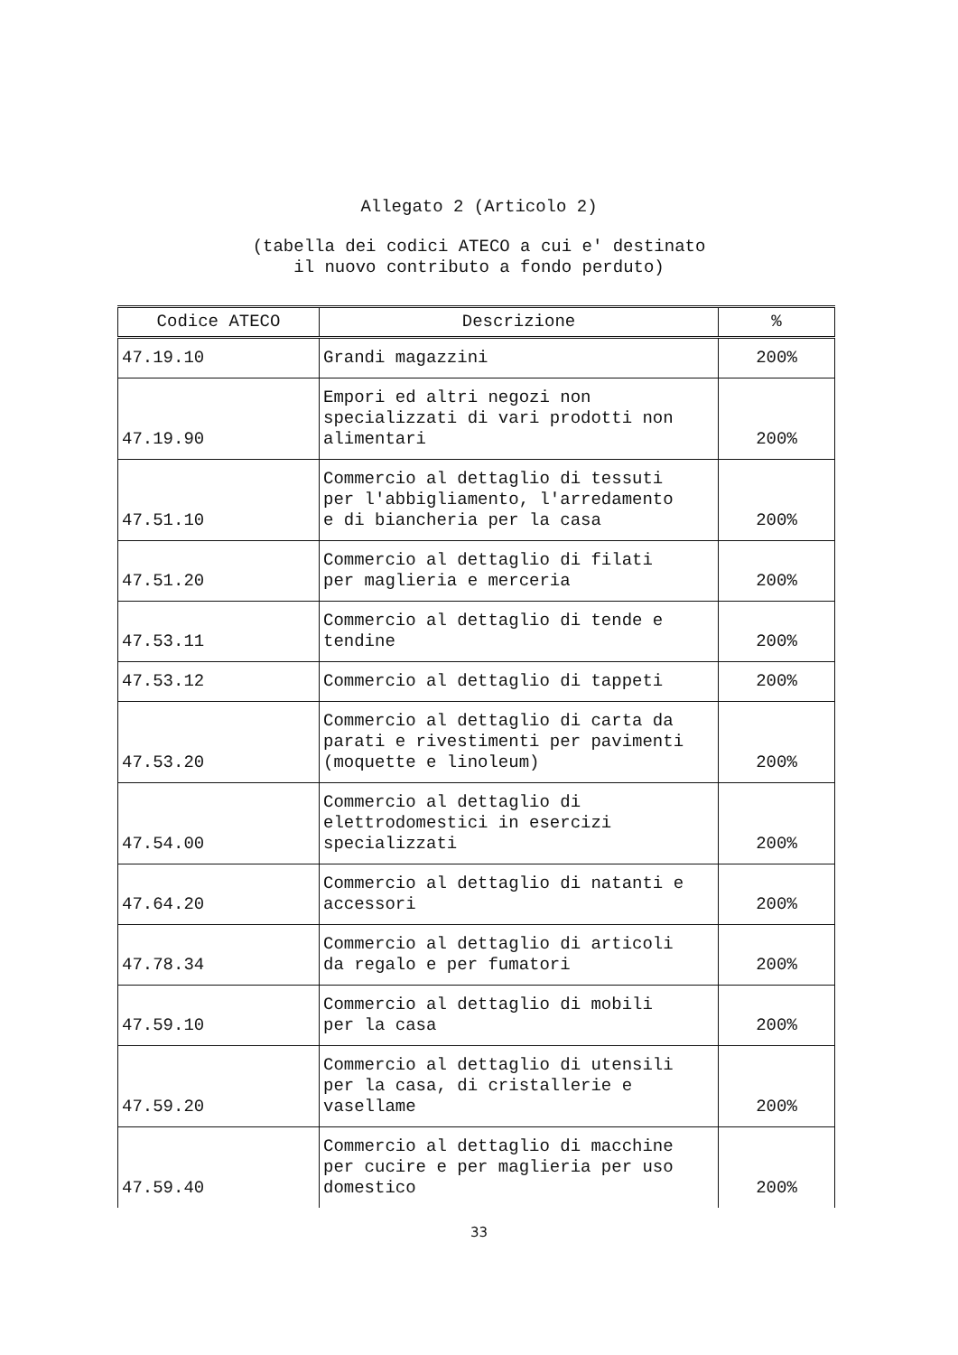Allegato 2 (Articolo 2)
(tabella dei codici ATECO a cui e' destinato
il nuovo contributo a fondo perduto)
| Codice ATECO | Descrizione | % |
| --- | --- | --- |
| 47.19.10 | Grandi magazzini | 200% |
| 47.19.90 | Empori ed altri negozi non specializzati di vari prodotti non alimentari | 200% |
| 47.51.10 | Commercio al dettaglio di tessuti per l'abbigliamento, l'arredamento e di biancheria per la casa | 200% |
| 47.51.20 | Commercio al dettaglio di filati per maglieria e merceria | 200% |
| 47.53.11 | Commercio al dettaglio di tende e tendine | 200% |
| 47.53.12 | Commercio al dettaglio di tappeti | 200% |
| 47.53.20 | Commercio al dettaglio di carta da parati e rivestimenti per pavimenti (moquette e linoleum) | 200% |
| 47.54.00 | Commercio al dettaglio di elettrodomestici in esercizi specializzati | 200% |
| 47.64.20 | Commercio al dettaglio di natanti e accessori | 200% |
| 47.78.34 | Commercio al dettaglio di articoli da regalo e per fumatori | 200% |
| 47.59.10 | Commercio al dettaglio di mobili per la casa | 200% |
| 47.59.20 | Commercio al dettaglio di utensili per la casa, di cristallerie e vasellame | 200% |
| 47.59.40 | Commercio al dettaglio di macchine per cucire e per maglieria per uso domestico | 200% |
33